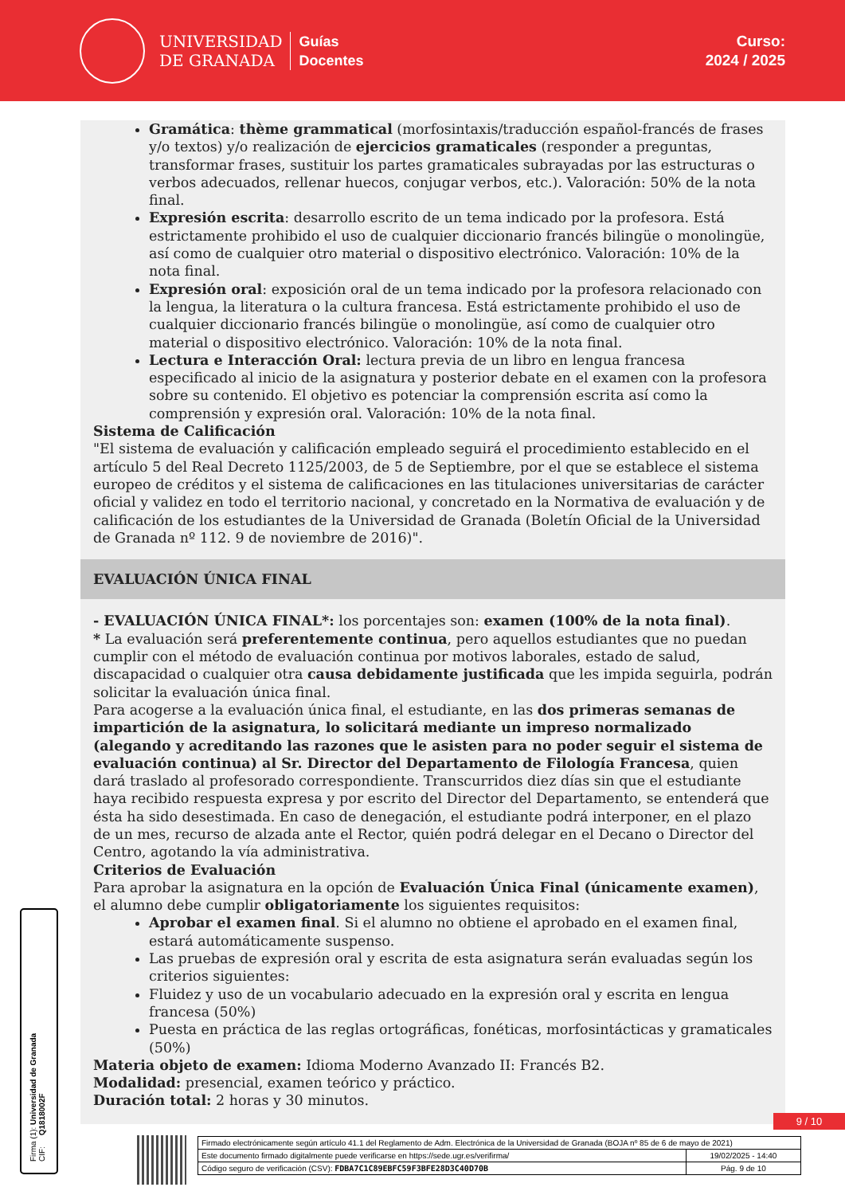UNIVERSIDAD
DE GRANADA
Guías
Docentes
Curso:
2024 / 2025
Gramática: thème grammatical (morfosintaxis/traducción español-francés de frases y/o textos) y/o realización de ejercicios gramaticales (responder a preguntas, transformar frases, sustituir los partes gramaticales subrayadas por las estructuras o verbos adecuados, rellenar huecos, conjugar verbos, etc.). Valoración: 50% de la nota final.
Expresión escrita: desarrollo escrito de un tema indicado por la profesora. Está estrictamente prohibido el uso de cualquier diccionario francés bilingüe o monolingüe, así como de cualquier otro material o dispositivo electrónico. Valoración: 10% de la nota final.
Expresión oral: exposición oral de un tema indicado por la profesora relacionado con la lengua, la literatura o la cultura francesa. Está estrictamente prohibido el uso de cualquier diccionario francés bilingüe o monolingüe, así como de cualquier otro material o dispositivo electrónico. Valoración: 10% de la nota final.
Lectura e Interacción Oral: lectura previa de un libro en lengua francesa especificado al inicio de la asignatura y posterior debate en el examen con la profesora sobre su contenido. El objetivo es potenciar la comprensión escrita así como la comprensión y expresión oral. Valoración: 10% de la nota final.
Sistema de Calificación
"El sistema de evaluación y calificación empleado seguirá el procedimiento establecido en el artículo 5 del Real Decreto 1125/2003, de 5 de Septiembre, por el que se establece el sistema europeo de créditos y el sistema de calificaciones en las titulaciones universitarias de carácter oficial y validez en todo el territorio nacional, y concretado en la Normativa de evaluación y de calificación de los estudiantes de la Universidad de Granada (Boletín Oficial de la Universidad de Granada nº 112. 9 de noviembre de 2016)".
EVALUACIÓN ÚNICA FINAL
- EVALUACIÓN ÚNICA FINAL*: los porcentajes son: examen (100% de la nota final).
* La evaluación será preferentemente continua, pero aquellos estudiantes que no puedan cumplir con el método de evaluación continua por motivos laborales, estado de salud, discapacidad o cualquier otra causa debidamente justificada que les impida seguirla, podrán solicitar la evaluación única final.
Para acogerse a la evaluación única final, el estudiante, en las dos primeras semanas de impartición de la asignatura, lo solicitará mediante un impreso normalizado (alegando y acreditando las razones que le asisten para no poder seguir el sistema de evaluación continua) al Sr. Director del Departamento de Filología Francesa, quien dará traslado al profesorado correspondiente. Transcurridos diez días sin que el estudiante haya recibido respuesta expresa y por escrito del Director del Departamento, se entenderá que ésta ha sido desestimada. En caso de denegación, el estudiante podrá interponer, en el plazo de un mes, recurso de alzada ante el Rector, quién podrá delegar en el Decano o Director del Centro, agotando la vía administrativa.
Criterios de Evaluación
Para aprobar la asignatura en la opción de Evaluación Única Final (únicamente examen), el alumno debe cumplir obligatoriamente los siguientes requisitos:
Aprobar el examen final. Si el alumno no obtiene el aprobado en el examen final, estará automáticamente suspenso.
Las pruebas de expresión oral y escrita de esta asignatura serán evaluadas según los criterios siguientes:
Fluidez y uso de un vocabulario adecuado en la expresión oral y escrita en lengua francesa (50%)
Puesta en práctica de las reglas ortográficas, fonéticas, morfosintácticas y gramaticales (50%)
Materia objeto de examen: Idioma Moderno Avanzado II: Francés B2.
Modalidad: presencial, examen teórico y práctico.
Duración total: 2 horas y 30 minutos.
Firma (1): Universidad de Granada
CIF: Q1818002F
9 / 10
| Firmado electrónicamente según artículo 41.1 del Reglamento de Adm. Electrónica de la Universidad de Granada (BOJA nº 85 de 6 de mayo de 2021) | |
| Este documento firmado digitalmente puede verificarse en https://sede.ugr.es/verifirma/ | 19/02/2025 - 14:40 |
| Código seguro de verificación (CSV): FDBA7C1C89EBFC59F3BFE28D3C40D70B | Pág. 9 de 10 |